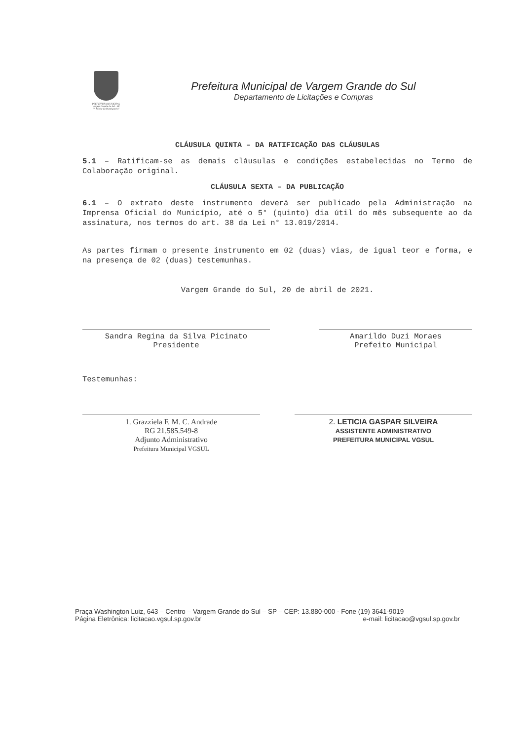PREFEITURA MUNICIPAL
Vargem Grande do Sul - SP
"A Pérola da Mantiqueira"
Prefeitura Municipal de Vargem Grande do Sul
Departamento de Licitações e Compras
CLÁUSULA QUINTA – DA RATIFICAÇÃO DAS CLÁUSULAS
5.1 – Ratificam-se as demais cláusulas e condições estabelecidas no Termo de Colaboração original.
CLÁUSULA SEXTA – DA PUBLICAÇÃO
6.1 – O extrato deste instrumento deverá ser publicado pela Administração na Imprensa Oficial do Município, até o 5° (quinto) dia útil do mês subsequente ao da assinatura, nos termos do art. 38 da Lei n° 13.019/2014.
As partes firmam o presente instrumento em 02 (duas) vias, de igual teor e forma, e na presença de 02 (duas) testemunhas.
Vargem Grande do Sul, 20 de abril de 2021.
Sandra Regina da Silva Picinato
Presidente
Amarildo Duzi Moraes
Prefeito Municipal
Testemunhas:
1. Grazziela F. M. C. Andrade
RG 21.585.549-8
Adjunto Administrativo
Prefeitura Municipal VGSUL
2. LETICIA GASPAR SILVEIRA
ASSISTENTE ADMINISTRATIVO
PREFEITURA MUNICIPAL VGSUL
Praça Washington Luiz, 643 – Centro – Vargem Grande do Sul – SP – CEP: 13.880-000 - Fone (19) 3641-9019
Página Eletrônica: licitacao.vgsul.sp.gov.br e-mail: licitacao@vgsul.sp.gov.br